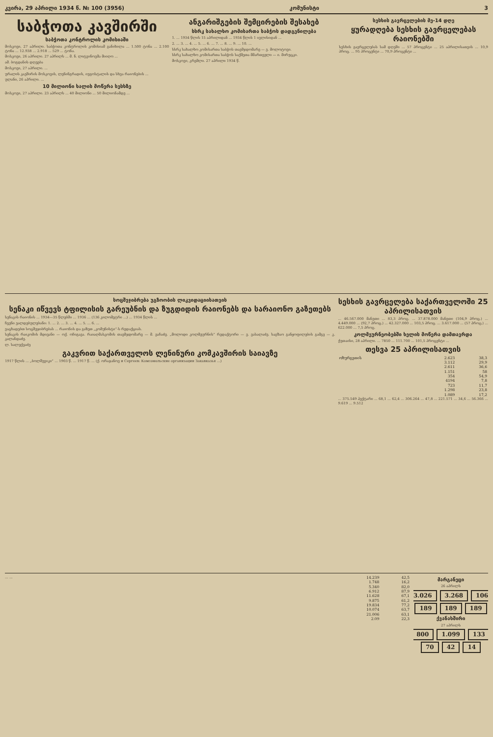კვირა, 29 აპრილი 1934 წ. № 100 (3956) კომუნისტი 3
საბჭოთა კავშირში
საბჭოთა კონტროლის კომისიაში
მოსკოვი, 27 აპრილი. საბჭოთა კონტროლის კომისიამ განიხილა ... 1.500 ტონა ... 2.100 ტონა ... 12.938 ... 2.918 ... 529 ... ტონა.
მოსკოვი, 26 აპრილი. 27 აპრილს ... მ. ნ. ლიტვინოვმა მიიღო ...
ამ. ბოგდანის დღეება
მოსკოვი, 27 აპრილი. ...
ურალის კავშირის მოსკოვის, ლენინგრადის, იუგოსტალის და სხვა რაიონების ...
ულანი, 26 აპრილი. ...
10 მილიონი ხალის მოწერა სესხზე
მოსკოვი, 27 აპრილი. 23 აპრილს ... 40 მილიონი ... 50 მილიონამდე ...
ანგარიშგების შემცირების შესახებ
სსრკ სახალხო კომისართა საბჭოს დადგენილება
1. ... 1934 წლის 15 აპრილიდან ... 1934 წლის 1 ივლისიდან ...
2. ... 3. ... 4. ... 5. ... 6. ... 7. ... 8. ... 9. ... 10. ...
სსრკ სახალხო კომისართა საბჭოს თავმჯდომარე — ვ. მოლოტოვი.
სსრკ სახალხო კომისართა საბჭოს საქმეთა მმართველი — ი. მირუცკი.
მოსკოვი, კრემლი. 27 აპრილი 1934 წ.
სესხის გავრცელების მე-14 დღე
ყურადღება სესხის გავრცელებას რაიონებში
სესხის გავრცელებას სამ დღეში ... 57 პროცენტი ... 25 აპრილისათვის ... 10,9 პროც. ... 95 პროცენტი ... 70,9 პროცენტი ...
სოცშეჯიბრება უგზოობის ლიკვიდაციისათვის
სენაკი იწვევს ტფილისის გარეუბნის და ზუგდიდის რაიონებს და სარაიონო გაზეთებს
სენაკის რაიონის ... 1934—35 წლებში ... 1936 ... (136 კილომეტრი ...) ... 1934 წლის ...
ჩვენი ვალდებულებანი: 1. ... 2. ... 3. ... 4. ... 5. ... 6. ...
ვაცხადებთ სოცშეჯიბრებას ... რაიონის და გაზეთ „კომუნისტი“-ს რედაქციას.
სენაკის რაიკომის მდივანი — ოქ. ოჩიგავა. რაიაღმასკომის თავმჯდომარე — მ. ვაჩაძე. „მოლოდი კოლმეურნის“ რედაქტორი — ვ. ვასალაძე. საგზაო განყოფილების გამგე — კ. კალანდაძე.
ლ. სალუქვაძე
გაკვრით საქართველოს ლენინური კომკავშირის საიავზე
1917 წლის ... „ბოლშევიკი“ ... 1903 წ. ... 1917 წ. ... (ქ. ორაჯანოვ и Сергеев: Комсомольские организации Закавказья ...)
სესხის გავრცელება საქართველოში 25 აპრილისათვის
... 46.567.000 მანეთი ... 83,3 პროც. ... 37.878.000 მანეთი (104,9 პროც.) ... 4.449.000 ... (92,7 პროც.) ... 42.327.000 ... 103,5 პროც. ... 3.617.000 ... (57 პროც.) ... 622.000 ... 7,5 პროც.
კოლმეურნეობებში ხელის მოწერა დამთავრდა
ქუთაისი, 28 აპრილი. ... 7850 ... 111.700 ... 101,5 პროცენტი ...
თესვა 25 აპრილისათვის
| ოზურგეთის | 2.623 | 38,3 |
| | 3.112 | 29,9 |
| | 2.611 | 36,6 |
| | 1.151 | 58 |
| | 354 | 54,9 |
| | 4194 | 7,8 |
| | 723 | 11,7 |
| | 1.298 | 23,8 |
| | 1.089 | 17,2 |
... 375.549 ჰექტარი ... 68,1 ... 62,4 ... 306.264 ... 47,8 ... 221.571 ... 34,6 ... 56.366 ... 9.619 ... 9.512
... ...
| 14.239 | 42,5 |
| 1.748 | 16,2 |
| 5.340 | 82,0 |
| 6.912 | 87,9 |
| 11.628 | 67,1 |
| 9.875 | 61,2 |
| 19.834 | 77,2 |
| 10.074 | 63,7 |
| 21.006 | 63,1 |
| 2.09 | 22,3 |
მარგანეცი
26 აპრილს
3.026 3.268 106
189 189 189
ქვანახშირი
27 აპრილს
800 1.099 133
70 42 14